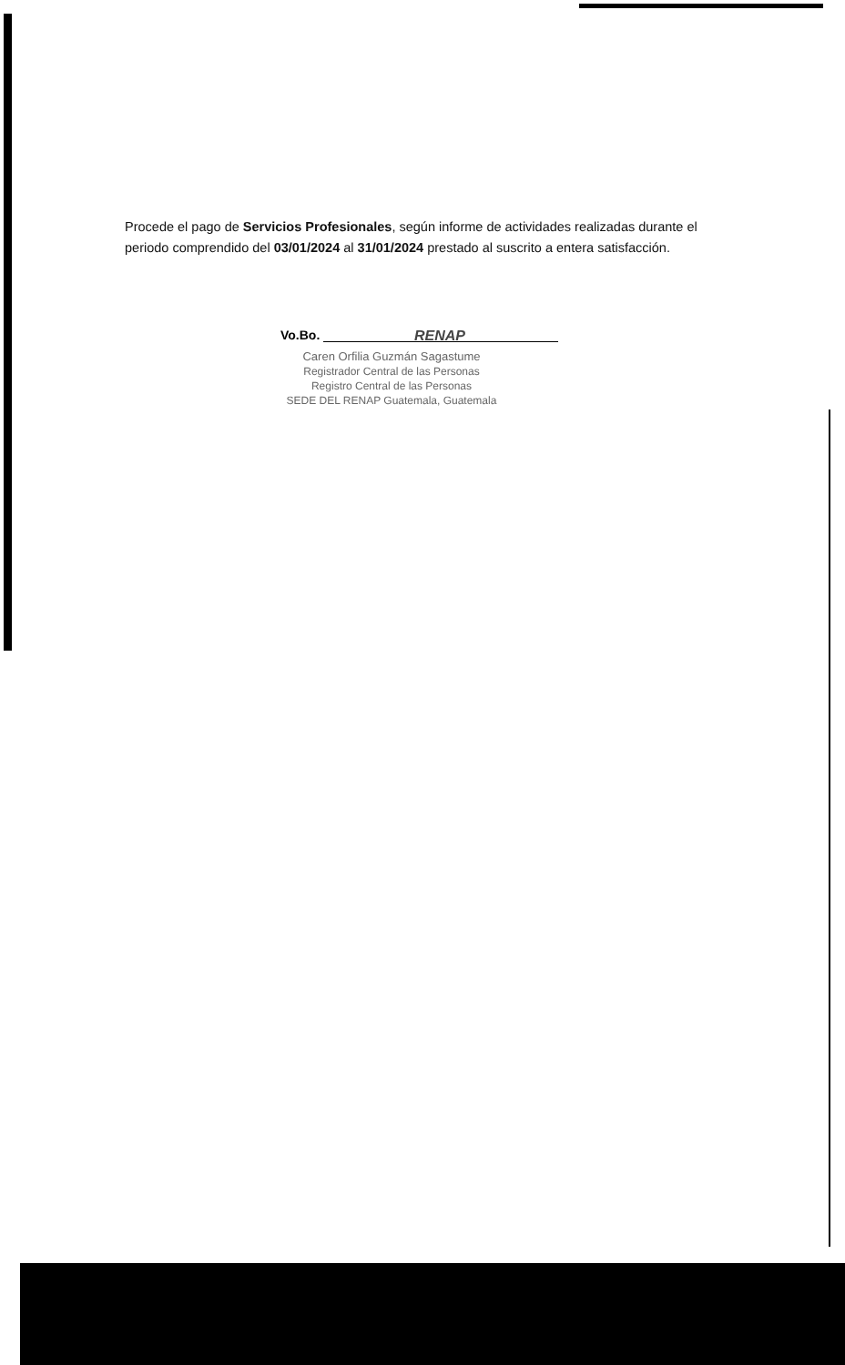Procede el pago de Servicios Profesionales, según informe de actividades realizadas durante el periodo comprendido del 03/01/2024 al 31/01/2024 prestado al suscrito a entera satisfacción.
Vo.Bo. RENAP
Caren Orfilia Guzmán Sagastume
Registrador Central de las Personas
Registro Central de las Personas
SEDE DEL RENAP Guatemala, Guatemala